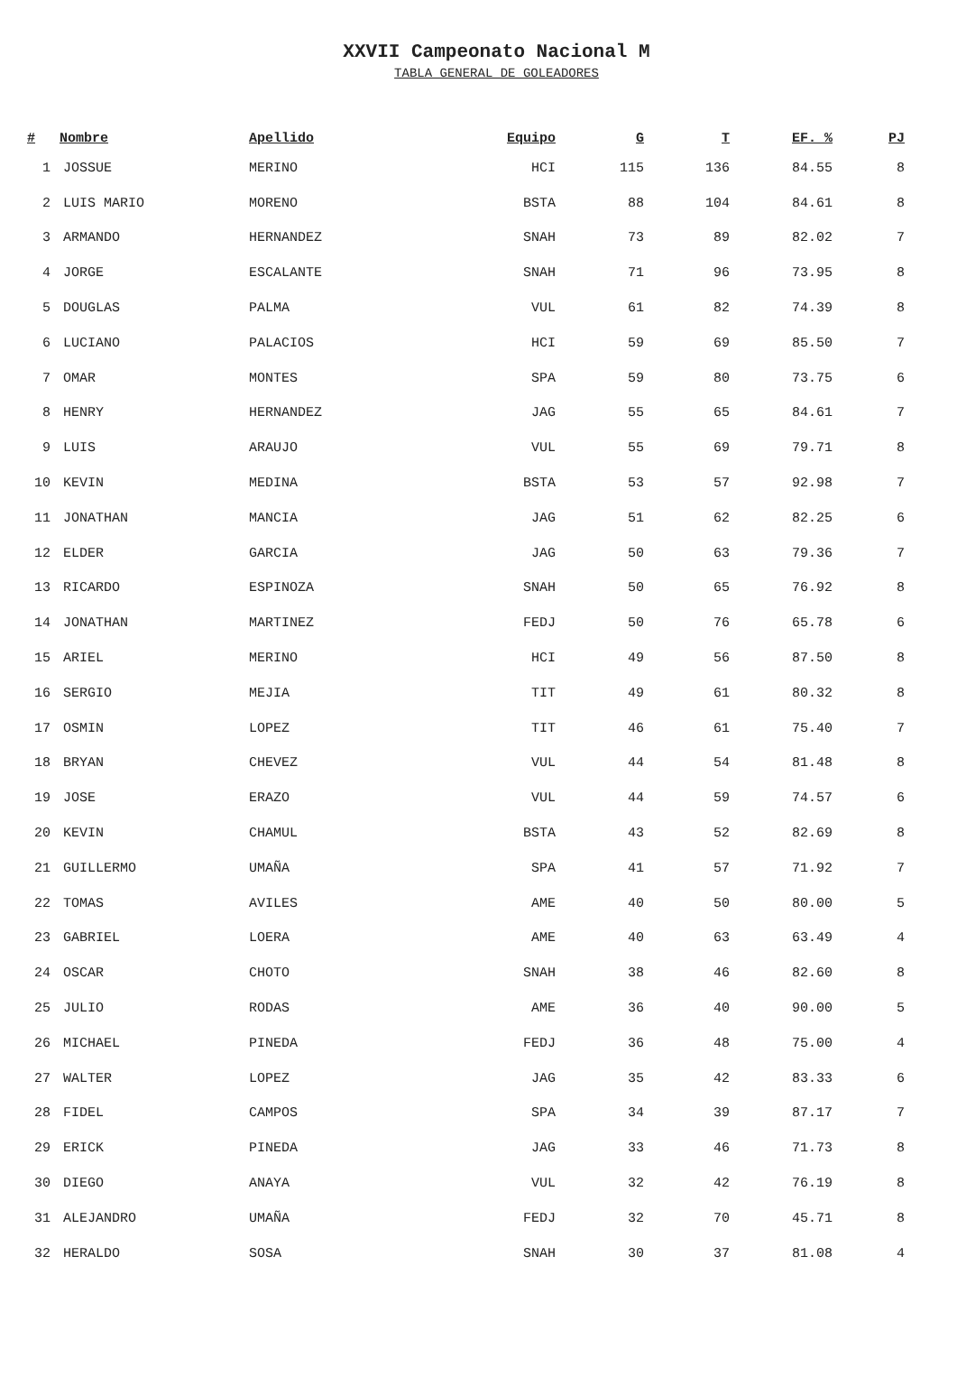XXVII Campeonato Nacional M
TABLA GENERAL DE GOLEADORES
| # | Nombre | Apellido | Equipo | G | T | EF. % | PJ |
| --- | --- | --- | --- | --- | --- | --- | --- |
| 1 | JOSSUE | MERINO | HCI | 115 | 136 | 84.55 | 8 |
| 2 | LUIS MARIO | MORENO | BSTA | 88 | 104 | 84.61 | 8 |
| 3 | ARMANDO | HERNANDEZ | SNAH | 73 | 89 | 82.02 | 7 |
| 4 | JORGE | ESCALANTE | SNAH | 71 | 96 | 73.95 | 8 |
| 5 | DOUGLAS | PALMA | VUL | 61 | 82 | 74.39 | 8 |
| 6 | LUCIANO | PALACIOS | HCI | 59 | 69 | 85.50 | 7 |
| 7 | OMAR | MONTES | SPA | 59 | 80 | 73.75 | 6 |
| 8 | HENRY | HERNANDEZ | JAG | 55 | 65 | 84.61 | 7 |
| 9 | LUIS | ARAUJO | VUL | 55 | 69 | 79.71 | 8 |
| 10 | KEVIN | MEDINA | BSTA | 53 | 57 | 92.98 | 7 |
| 11 | JONATHAN | MANCIA | JAG | 51 | 62 | 82.25 | 6 |
| 12 | ELDER | GARCIA | JAG | 50 | 63 | 79.36 | 7 |
| 13 | RICARDO | ESPINOZA | SNAH | 50 | 65 | 76.92 | 8 |
| 14 | JONATHAN | MARTINEZ | FEDJ | 50 | 76 | 65.78 | 6 |
| 15 | ARIEL | MERINO | HCI | 49 | 56 | 87.50 | 8 |
| 16 | SERGIO | MEJIA | TIT | 49 | 61 | 80.32 | 8 |
| 17 | OSMIN | LOPEZ | TIT | 46 | 61 | 75.40 | 7 |
| 18 | BRYAN | CHEVEZ | VUL | 44 | 54 | 81.48 | 8 |
| 19 | JOSE | ERAZO | VUL | 44 | 59 | 74.57 | 6 |
| 20 | KEVIN | CHAMUL | BSTA | 43 | 52 | 82.69 | 8 |
| 21 | GUILLERMO | UMAÑA | SPA | 41 | 57 | 71.92 | 7 |
| 22 | TOMAS | AVILES | AME | 40 | 50 | 80.00 | 5 |
| 23 | GABRIEL | LOERA | AME | 40 | 63 | 63.49 | 4 |
| 24 | OSCAR | CHOTO | SNAH | 38 | 46 | 82.60 | 8 |
| 25 | JULIO | RODAS | AME | 36 | 40 | 90.00 | 5 |
| 26 | MICHAEL | PINEDA | FEDJ | 36 | 48 | 75.00 | 4 |
| 27 | WALTER | LOPEZ | JAG | 35 | 42 | 83.33 | 6 |
| 28 | FIDEL | CAMPOS | SPA | 34 | 39 | 87.17 | 7 |
| 29 | ERICK | PINEDA | JAG | 33 | 46 | 71.73 | 8 |
| 30 | DIEGO | ANAYA | VUL | 32 | 42 | 76.19 | 8 |
| 31 | ALEJANDRO | UMAÑA | FEDJ | 32 | 70 | 45.71 | 8 |
| 32 | HERALDO | SOSA | SNAH | 30 | 37 | 81.08 | 4 |